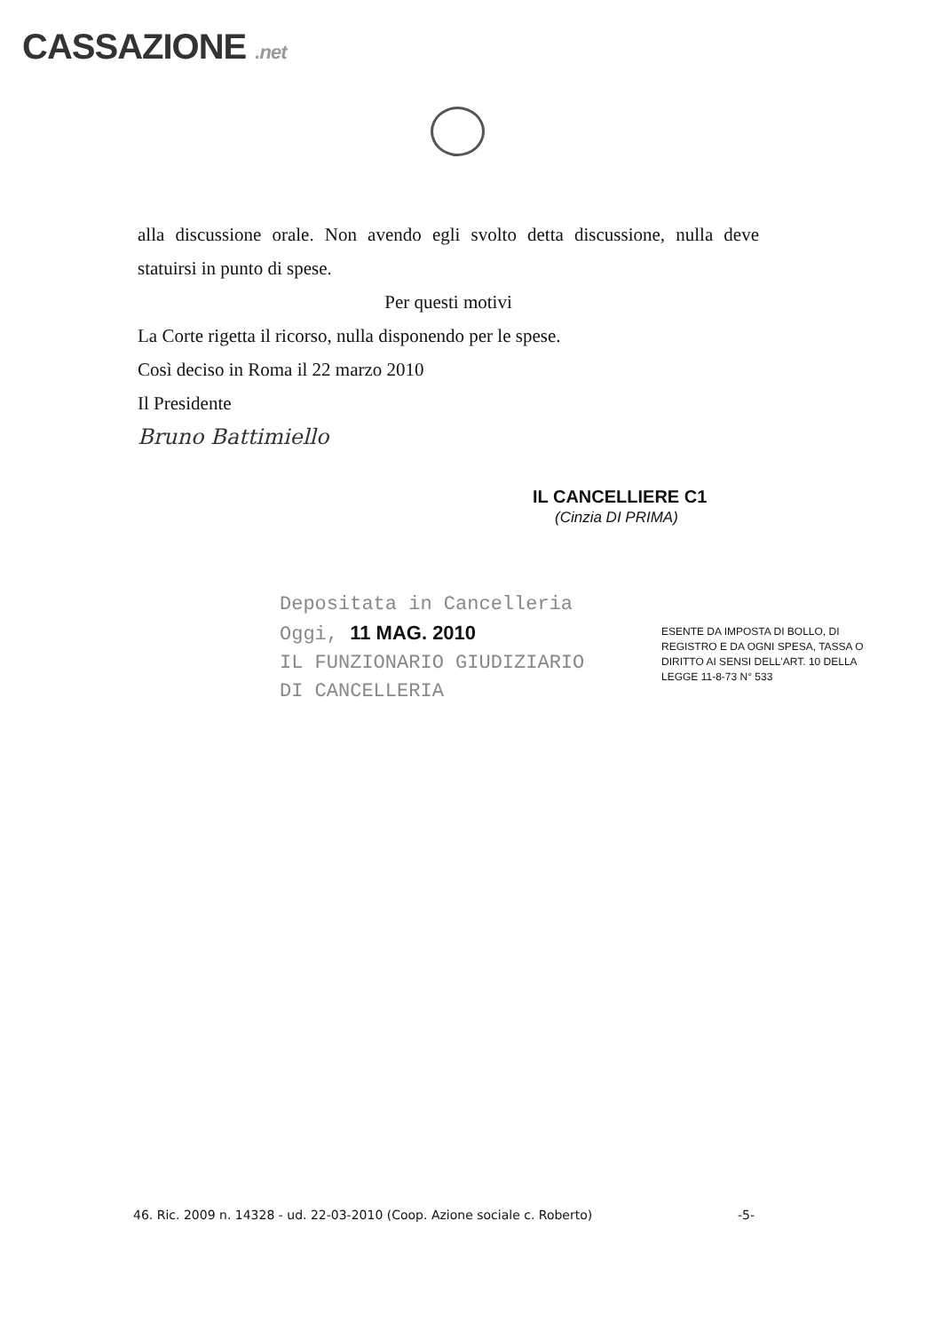CASSAZIONE .net
alla discussione orale. Non avendo egli svolto detta discussione, nulla deve statuirsi in punto di spese.
Per questi motivi
La Corte rigetta il ricorso, nulla disponendo per le spese.
Così deciso in Roma il 22 marzo 2010
Il Presidente
Bruno Battimiello
IL CANCELLIERE C1
(Cinzia DI PRIMA)
Depositata in Cancelleria
Oggi, 11 MAG. 2010
IL FUNZIONARIO GIUDIZIARIO
DI CANCELLERIA
ESENTE DA IMPOSTA DI BOLLO, DI REGISTRO E DA OGNI SPESA, TASSA O DIRITTO AI SENSI DELL'ART. 10 DELLA LEGGE 11-8-73 N° 533
46. Ric. 2009 n. 14328 - ud. 22-03-2010 (Coop. Azione sociale c. Roberto) -5-